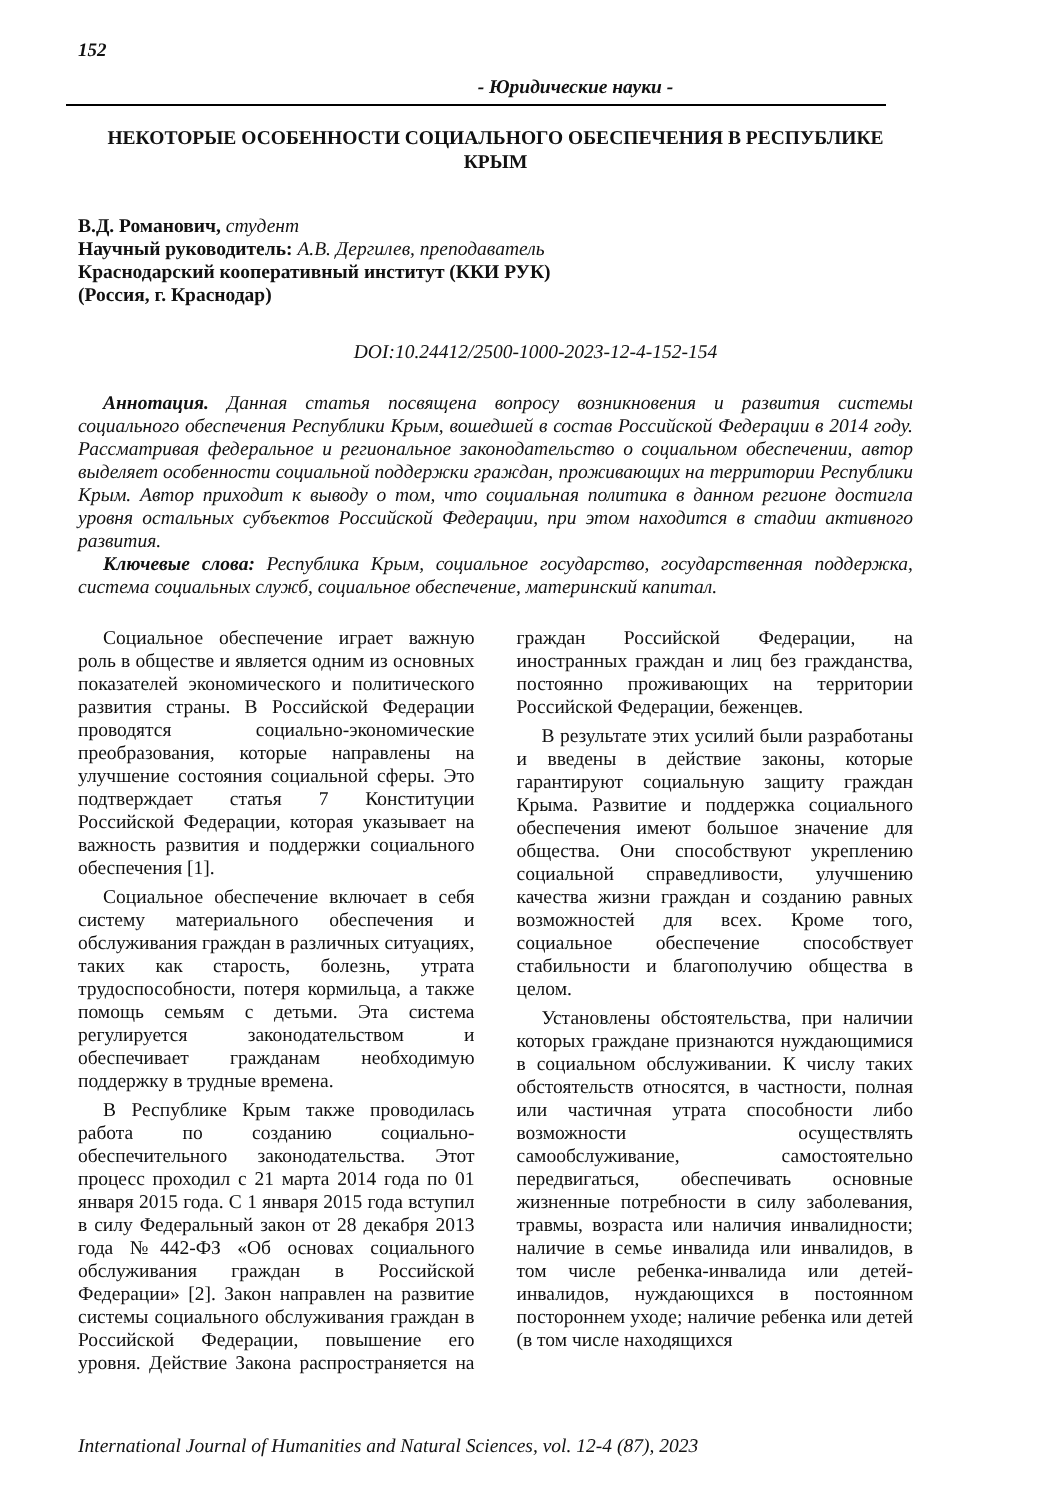152
- Юридические науки -
НЕКОТОРЫЕ ОСОБЕННОСТИ СОЦИАЛЬНОГО ОБЕСПЕЧЕНИЯ В РЕСПУБЛИКЕ КРЫМ
В.Д. Романович, студент
Научный руководитель: А.В. Дергилев, преподаватель
Краснодарский кооперативный институт (ККИ РУК)
(Россия, г. Краснодар)
DOI:10.24412/2500-1000-2023-12-4-152-154
Аннотация. Данная статья посвящена вопросу возникновения и развития системы социального обеспечения Республики Крым, вошедшей в состав Российской Федерации в 2014 году. Рассматривая федеральное и региональное законодательство о социальном обеспечении, автор выделяет особенности социальной поддержки граждан, проживающих на территории Республики Крым. Автор приходит к выводу о том, что социальная политика в данном регионе достигла уровня остальных субъектов Российской Федерации, при этом находится в стадии активного развития.
Ключевые слова: Республика Крым, социальное государство, государственная поддержка, система социальных служб, социальное обеспечение, материнский капитал.
Социальное обеспечение играет важную роль в обществе и является одним из основных показателей экономического и политического развития страны. В Российской Федерации проводятся социально-экономические преобразования, которые направлены на улучшение состояния социальной сферы. Это подтверждает статья 7 Конституции Российской Федерации, которая указывает на важность развития и поддержки социального обеспечения [1].
Социальное обеспечение включает в себя систему материального обеспечения и обслуживания граждан в различных ситуациях, таких как старость, болезнь, утрата трудоспособности, потеря кормильца, а также помощь семьям с детьми. Эта система регулируется законодательством и обеспечивает гражданам необходимую поддержку в трудные времена.
В Республике Крым также проводилась работа по созданию социально-обеспечительного законодательства. Этот процесс проходил с 21 марта 2014 года по 01 января 2015 года. С 1 января 2015 года вступил в силу Федеральный закон от 28 декабря 2013 года №442-ФЗ «Об основах социального обслуживания граждан в Российской Федерации» [2]. Закон направлен на развитие системы социального обслуживания граждан в Российской Федерации, повышение его уровня. Действие Закона распространяется на граждан Российской Федерации, на иностранных граждан и лиц без гражданства, постоянно проживающих на территории Российской Федерации, беженцев.
В результате этих усилий были разработаны и введены в действие законы, которые гарантируют социальную защиту граждан Крыма. Развитие и поддержка социального обеспечения имеют большое значение для общества. Они способствуют укреплению социальной справедливости, улучшению качества жизни граждан и созданию равных возможностей для всех. Кроме того, социальное обеспечение способствует стабильности и благополучию общества в целом.
Установлены обстоятельства, при наличии которых граждане признаются нуждающимися в социальном обслуживании. К числу таких обстоятельств относятся, в частности, полная или частичная утрата способности либо возможности осуществлять самообслуживание, самостоятельно передвигаться, обеспечивать основные жизненные потребности в силу заболевания, травмы, возраста или наличия инвалидности; наличие в семье инвалида или инвалидов, в том числе ребенка-инвалида или детей-инвалидов, нуждающихся в постоянном постороннем уходе; наличие ребенка или детей (в том числе находящихся
International Journal of Humanities and Natural Sciences, vol. 12-4 (87), 2023